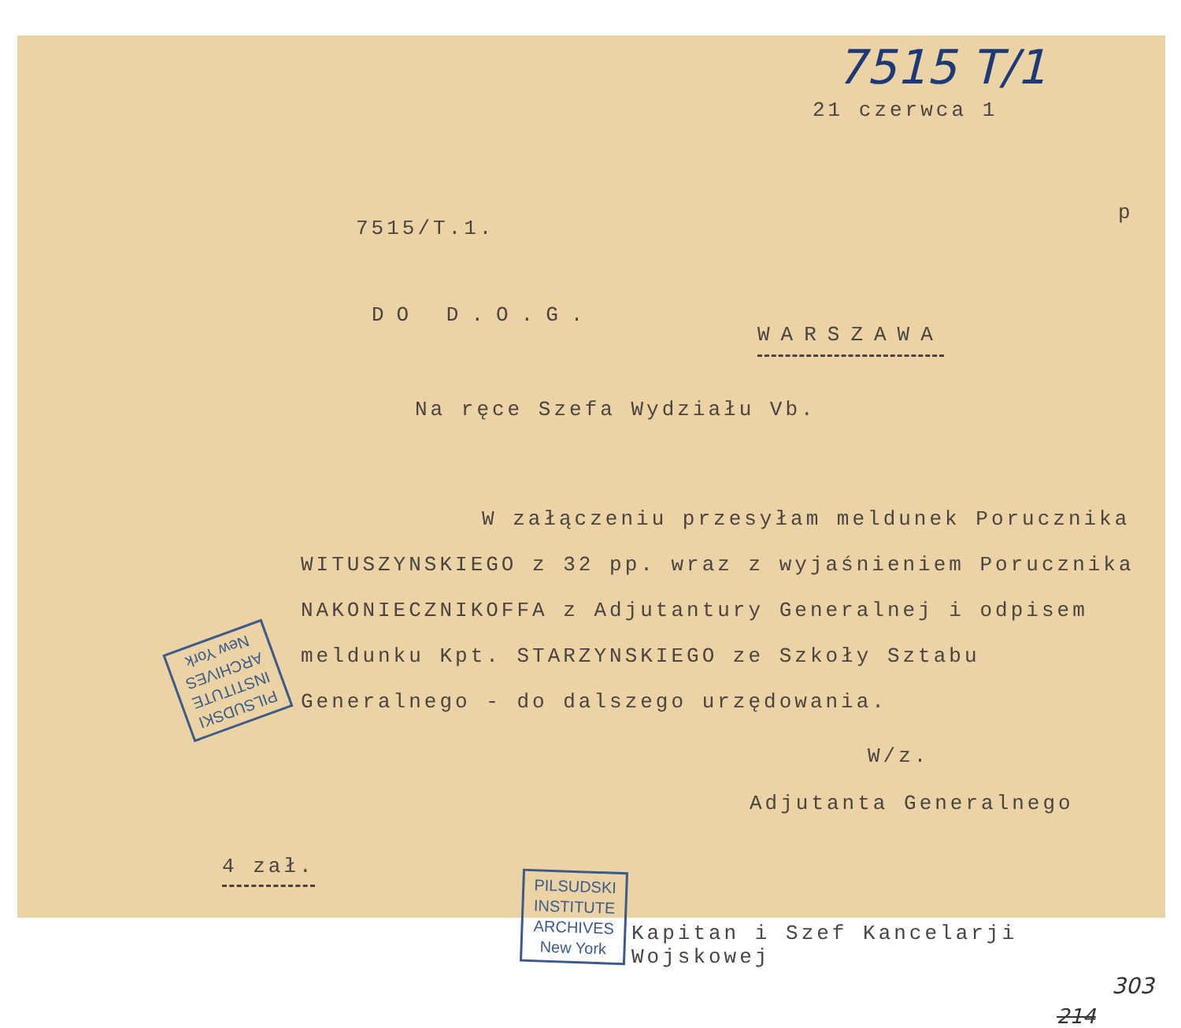7515 T/1
21 czerwca 1
p
7515/T.1.
DO D.O.G.
WARSZAWA
Na ręce Szefa Wydziału Vb.
W załączeniu przesyłam meldunek Porucznika WITUSZYNSKIEGO z 32 pp. wraz z wyjaśnieniem Porucznika NAKONIECZNIKOFFA z Adjutantury Generalnej i odpisem meldunku Kpt. STARZYNSKIEGO ze Szkoły Sztabu Generalnego - do dalszego urzędowania.
W/z.
Adjutanta Generalnego
4 zał.
Kapitan i Szef Kancelarji Wojskowej
PILSUDSKI
INSTITUTE
ARCHIVES
New York
PILSUDSKI
INSTITUTE
ARCHIVES
New York
303
214